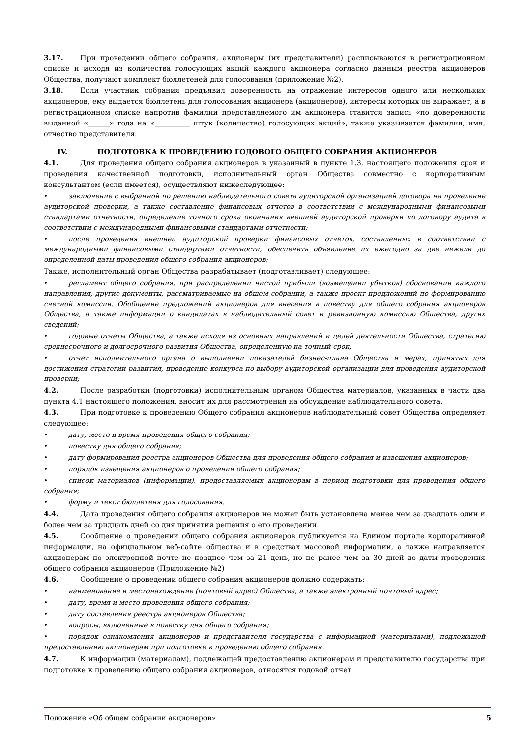3.17. При проведении общего собрания, акционеры (их представители) расписываются в регистрационном списке и исходя из количества голосующих акций каждого акционера согласно данным реестра акционеров Общества, получают комплект бюллетеней для голосования (приложение №2).
3.18. Если участник собрания предъявил доверенность на отражение интересов одного или нескольких акционеров, ему выдается бюллетень для голосования акционера (акционеров), интересы которых он выражает, а в регистрационном списке напротив фамилии представляемого им акционера ставится запись «по доверенности выданной «______» года на «__________ штук (количество) голосующих акций», также указывается фамилия, имя, отчество представителя.
IV. ПОДГОТОВКА К ПРОВЕДЕНИЮ ГОДОВОГО ОБЩЕГО СОБРАНИЯ АКЦИОНЕРОВ
4.1. Для проведения общего собрания акционеров в указанный в пункте 1.3. настоящего положения срок и проведения качественной подготовки, исполнительный орган Общества совместно с корпоративным консультантом (если имеется), осуществляют нижеследующее:
• заключение с выбранной по решению наблюдательного совета аудиторской организацией договора на проведение аудиторской проверки, а также составление финансовых отчетов в соответствии с международными финансовыми стандартами отчетности, определение точного срока окончания внешней аудиторской проверки по договору аудита в соответствии с международными финансовыми стандартами отчетности;
• после проведения внешней аудиторской проверки финансовых отчетов, составленных в соответствии с международными финансовыми стандартами отчетности, обеспечить объявление их ежегодно за две нежели до определенной даты проведения общего собрания акционеров;
Также, исполнительный орган Общества разрабатывает (подготавливает) следующее:
• регламент общего собрания, при распределении чистой прибыли (возмещении убытков) обосновании каждого направления, другие документы, рассматриваемые на общем собрании, а также проект предложений по формированию счетной комиссии. Обобщение предложений акционеров для внесения в повестку для общего собрания акционеров Общества, а также информации о кандидатах в наблюдательный совет и ревизионную комиссию Общества, других сведений;
• годовые отчеты Общества, а также исходя из основных направлений и целей деятельности Общества, стратегию среднесрочного и долгосрочного развития Общества, определенную на точный срок;
• отчет исполнительного органа о выполнении показателей бизнес-плана Общества и мерах, принятых для достижения стратегии развития, проведение конкурса по выбору аудиторской организации для проведения аудиторской проверки;
4.2. После разработки (подготовки) исполнительным органом Общества материалов, указанных в части два пункта 4.1 настоящего положения, вносит их для рассмотрения на обсуждение наблюдательного совета.
4.3. При подготовке к проведению Общего собрания акционеров наблюдательный совет Общества определяет следующее:
• дату, место и время проведения общего собрания;
• повестку дня общего собрания;
• дату формирования реестра акционеров Общества для проведения общего собрания и извещения акционеров;
• порядок извещения акционеров о проведении общего собрания;
• список материалов (информации), предоставляемых акционерам в период подготовки для проведения общего собрания;
• форму и текст бюллетеня для голосования.
4.4. Дата проведения общего собрания акционеров не может быть установлена менее чем за двадцать один и более чем за тридцать дней со дня принятия решения о его проведении.
4.5. Сообщение о проведении общего собрания акционеров публикуется на Едином портале корпоративной информации, на официальном веб-сайте общества и в средствах массовой информации, а также направляется акционерам по электронной почте не позднее чем за 21 день, но не ранее чем за 30 дней до даты проведения общего собрания акционеров (Приложение №2)
4.6. Сообщение о проведении общего собрания акционеров должно содержать:
• наименование и местонахождение (почтовый адрес) Общества, а также электронный почтовый адрес;
• дату, время и место проведения общего собрания;
• дату составления реестра акционеров Общества;
• вопросы, включенные в повестку дня общего собрания;
• порядок ознакомления акционеров и представителя государства с информацией (материалами), подлежащей предоставлению акционерам при подготовке к проведению общего собрания.
4.7. К информации (материалам), подлежащей предоставлению акционерам и представителю государства при подготовке к проведению общего собрания акционеров, относятся годовой отчет
Положение «Об общем собрании акционеров» 5